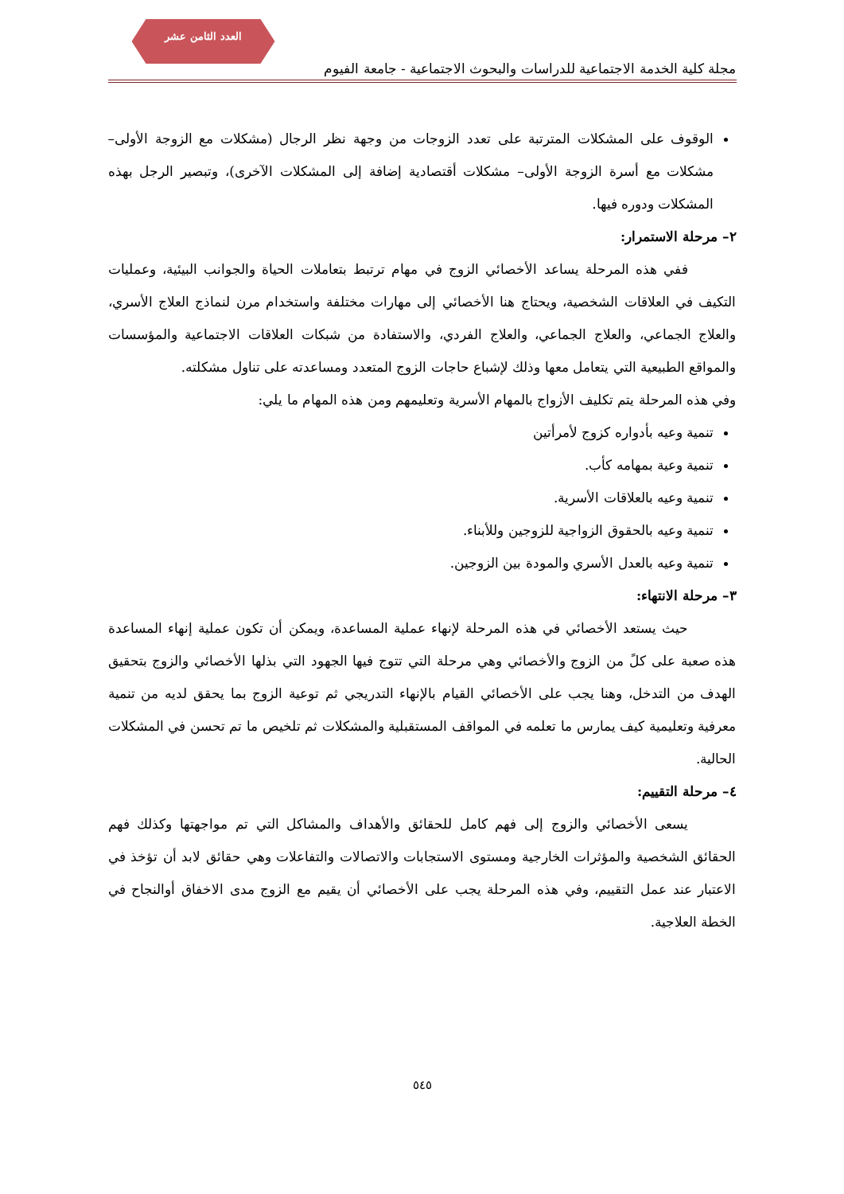العدد الثامن عشر
مجلة كلية الخدمة الاجتماعية للدراسات والبحوث الاجتماعية - جامعة الفيوم
الوقوف على المشكلات المترتبة على تعدد الزوجات من وجهة نظر الرجال (مشكلات مع الزوجة الأولى– مشكلات مع أسرة الزوجة الأولى– مشكلات أقتصادية إضافة إلى المشكلات الآخرى)، وتبصير الرجل بهذه المشكلات ودوره فيها.
٢– مرحلة الاستمرار:
ففي هذه المرحلة يساعد الأخصائي الزوج في مهام ترتبط بتعاملات الحياة والجوانب البيئية، وعمليات التكيف في العلاقات الشخصية، ويحتاج هنا الأخصائي إلى مهارات مختلفة واستخدام مرن لنماذج العلاج الأسري، والعلاج الجماعي، والعلاج الجماعي، والعلاج الفردي، والاستفادة من شبكات العلاقات الاجتماعية والمؤسسات والمواقع الطبيعية التي يتعامل معها وذلك لإشباع حاجات الزوج المتعدد ومساعدته على تناول مشكلته.
وفي هذه المرحلة يتم تكليف الأزواج بالمهام الأسرية وتعليمهم ومن هذه المهام ما يلي:
تنمية وعيه بأدواره كزوج لأمرأتين
تنمية وعية بمهامه كأب.
تنمية وعيه بالعلاقات الأسرية.
تنمية وعيه بالحقوق الزواجية للزوجين وللأبناء.
تنمية وعيه بالعدل الأسري والمودة بين الزوجين.
٣– مرحلة الانتهاء:
حيث يستعد الأخصائي في هذه المرحلة لإنهاء عملية المساعدة، ويمكن أن تكون عملية إنهاء المساعدة هذه صعبة على كلً من الزوج والأخصائي وهي مرحلة التي تتوج فيها الجهود التي بذلها الأخصائي والزوج بتحقيق الهدف من التدخل، وهنا يجب على الأخصائي القيام بالإنهاء التدريجي ثم توعية الزوج بما يحقق لديه من تنمية معرفية وتعليمية كيف يمارس ما تعلمه في المواقف المستقبلية والمشكلات ثم تلخيص ما تم تحسن في المشكلات الحالية.
٤– مرحلة التقييم:
يسعى الأخصائي والزوج إلى فهم كامل للحقائق والأهداف والمشاكل التي تم مواجهتها وكذلك فهم الحقائق الشخصية والمؤثرات الخارجية ومستوى الاستجابات والاتصالات والتفاعلات وهي حقائق لابد أن تؤخذ في الاعتبار عند عمل التقييم، وفي هذه المرحلة يجب على الأخصائي أن يقيم مع الزوج مدى الاخفاق أوالنجاح في الخطة العلاجية.
٥٤٥